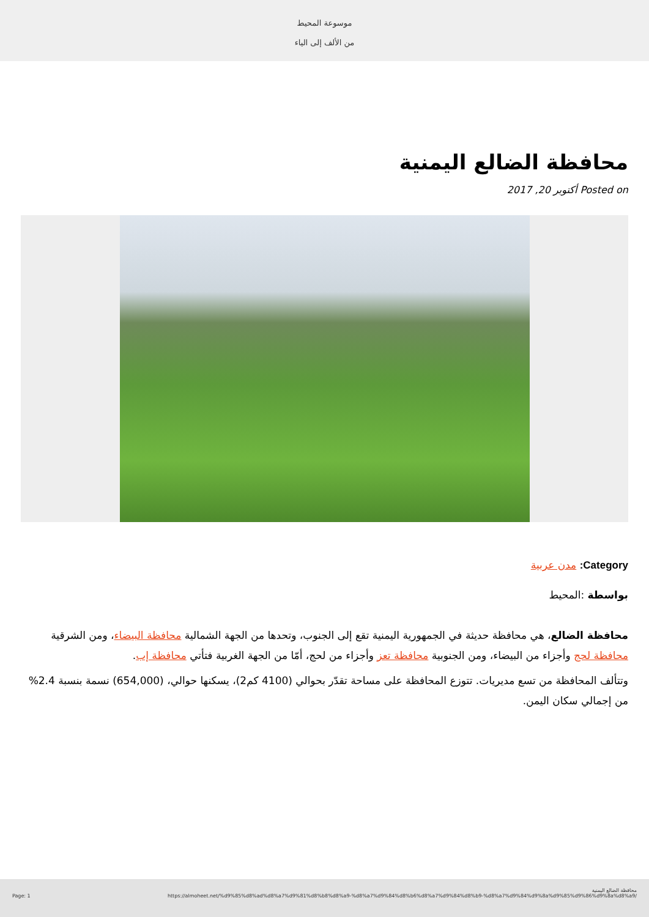موسوعة المحيط
من الألف إلى الياء
محافظة الضالع اليمنية
Posted on أكتوبر 20, 2017
Category: مدن عربية
بواسطة :المحيط
محافظة الضالع، هي محافظة حديثة في الجمهورية اليمنية تقع إلى الجنوب، وتحدها من الجهة الشمالية محافظة البيضاء، ومن الشرقية محافظة لحج وأجزاء من البيضاء، ومن الجنوبية محافظة تعز وأجزاء من لحج، أمّا من الجهة الغربية فتأتي محافظة إب.
وتتألف المحافظة من تسع مديريات. تتوزع المحافظة على مساحة تقدّر بحوالي (4100 كم2)، يسكنها حوالي، (654,000) نسمة بنسبة 2.4% من إجمالي سكان اليمن.
محافظة الضالع اليمنية
Page: 1 https://almoheet.net/%d9%85%d8%ad%d8%a7%d9%81%d8%b8%d8%a9-%d8%a7%d9%84%d8%b6%d8%a7%d9%84%d8%b9-%d8%a7%d9%84%d9%8a%d9%85%d9%86%d9%8a%d8%a9/